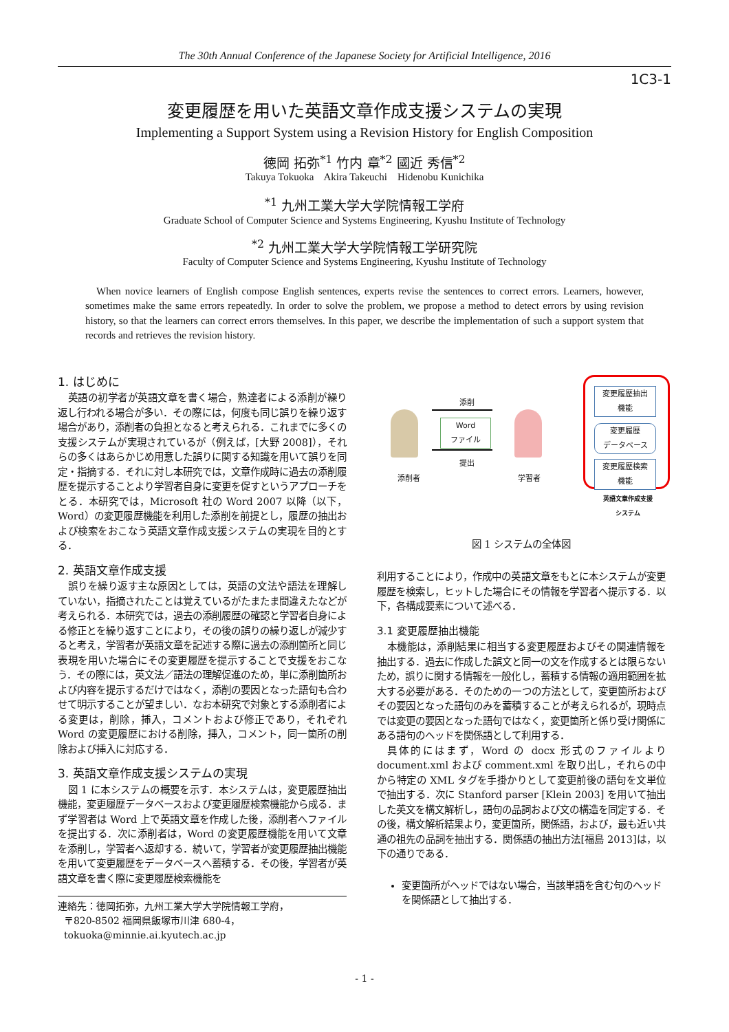The 30th Annual Conference of the Japanese Society for Artificial Intelligence, 2016
1C3-1
変更履歴を用いた英語文章作成支援システムの実現
Implementing a Support System using a Revision History for English Composition
徳岡 拓弥<sup>*1</sup> 竹内 章<sup>*2</sup> 國近 秀信<sup>*2</sup>
Takuya Tokuoka Akira Takeuchi Hidenobu Kunichika
<sup>*1</sup> 九州工業大学大学院情報工学府
Graduate School of Computer Science and Systems Engineering, Kyushu Institute of Technology
<sup>*2</sup> 九州工業大学大学院情報工学研究院
Faculty of Computer Science and Systems Engineering, Kyushu Institute of Technology
When novice learners of English compose English sentences, experts revise the sentences to correct errors. Learners, however, sometimes make the same errors repeatedly. In order to solve the problem, we propose a method to detect errors by using revision history, so that the learners can correct errors themselves. In this paper, we describe the implementation of such a support system that records and retrieves the revision history.
1. はじめに
英語の初学者が英語文章を書く場合，熟達者による添削が繰り返し行われる場合が多い．その際には，何度も同じ誤りを繰り返す場合があり，添削者の負担となると考えられる．これまでに多くの支援システムが実現されているが（例えば，[大野 2008]），それらの多くはあらかじめ用意した誤りに関する知識を用いて誤りを同定・指摘する．それに対し本研究では，文章作成時に過去の添削履歴を提示することより学習者自身に変更を促すというアプローチをとる．本研究では，Microsoft 社の Word 2007 以降（以下，Word）の変更履歴機能を利用した添削を前提とし，履歴の抽出および検索をおこなう英語文章作成支援システムの実現を目的とする．
2. 英語文章作成支援
誤りを繰り返す主な原因としては，英語の文法や語法を理解していない，指摘されたことは覚えているがたまたま間違えたなどが考えられる．本研究では，過去の添削履歴の確認と学習者自身による修正とを繰り返すことにより，その後の誤りの繰り返しが減少すると考え，学習者が英語文章を記述する際に過去の添削箇所と同じ表現を用いた場合にその変更履歴を提示することで支援をおこなう．その際には，英文法／語法の理解促進のため，単に添削箇所および内容を提示するだけではなく，添削の要因となった語句も合わせて明示することが望ましい．なお本研究で対象とする添削者による変更は，削除，挿入，コメントおよび修正であり，それぞれ Word の変更履歴における削除，挿入，コメント，同一箇所の削除および挿入に対応する．
3. 英語文章作成支援システムの実現
図 1 に本システムの概要を示す．本システムは，変更履歴抽出機能，変更履歴データベースおよび変更履歴検索機能から成る．まず学習者は Word 上で英語文章を作成した後，添削者へファイルを提出する．次に添削者は，Word の変更履歴機能を用いて文章を添削し，学習者へ返却する．続いて，学習者が変更履歴抽出機能を用いて変更履歴をデータベースへ蓄積する．その後，学習者が英語文章を書く際に変更履歴検索機能を
連絡先：徳岡拓弥，九州工業大学大学院情報工学府，
〒820-8502 福岡県飯塚市川津 680-4，
tokuoka@minnie.ai.kyutech.ac.jp
変更履歴抽出
機能
変更履歴
データベース
変更履歴検索
機能
英語文章作成支援
システム
添削
Word
ファイル
提出
添削者 学習者
図 1 システムの全体図
利用することにより，作成中の英語文章をもとに本システムが変更履歴を検索し，ヒットした場合にその情報を学習者へ提示する．以下，各構成要素について述べる．
3.1 変更履歴抽出機能
本機能は，添削結果に相当する変更履歴およびその関連情報を抽出する．過去に作成した誤文と同一の文を作成するとは限らないため，誤りに関する情報を一般化し，蓄積する情報の適用範囲を拡大する必要がある．そのための一つの方法として，変更箇所およびその要因となった語句のみを蓄積することが考えられるが，現時点では変更の要因となった語句ではなく，変更箇所と係り受け関係にある語句のヘッドを関係語として利用する．
具体的にはまず，Word の docx 形式のファイルより document.xml および comment.xml を取り出し，それらの中から特定の XML タグを手掛かりとして変更前後の語句を文単位で抽出する．次に Stanford parser [Klein 2003] を用いて抽出した英文を構文解析し，語句の品詞および文の構造を同定する．その後，構文解析結果より，変更箇所，関係語，および，最も近い共通の祖先の品詞を抽出する．関係語の抽出方法[福島 2013]は，以下の通りである．
変更箇所がヘッドではない場合，当該単語を含む句のヘッドを関係語として抽出する．
- 1 -